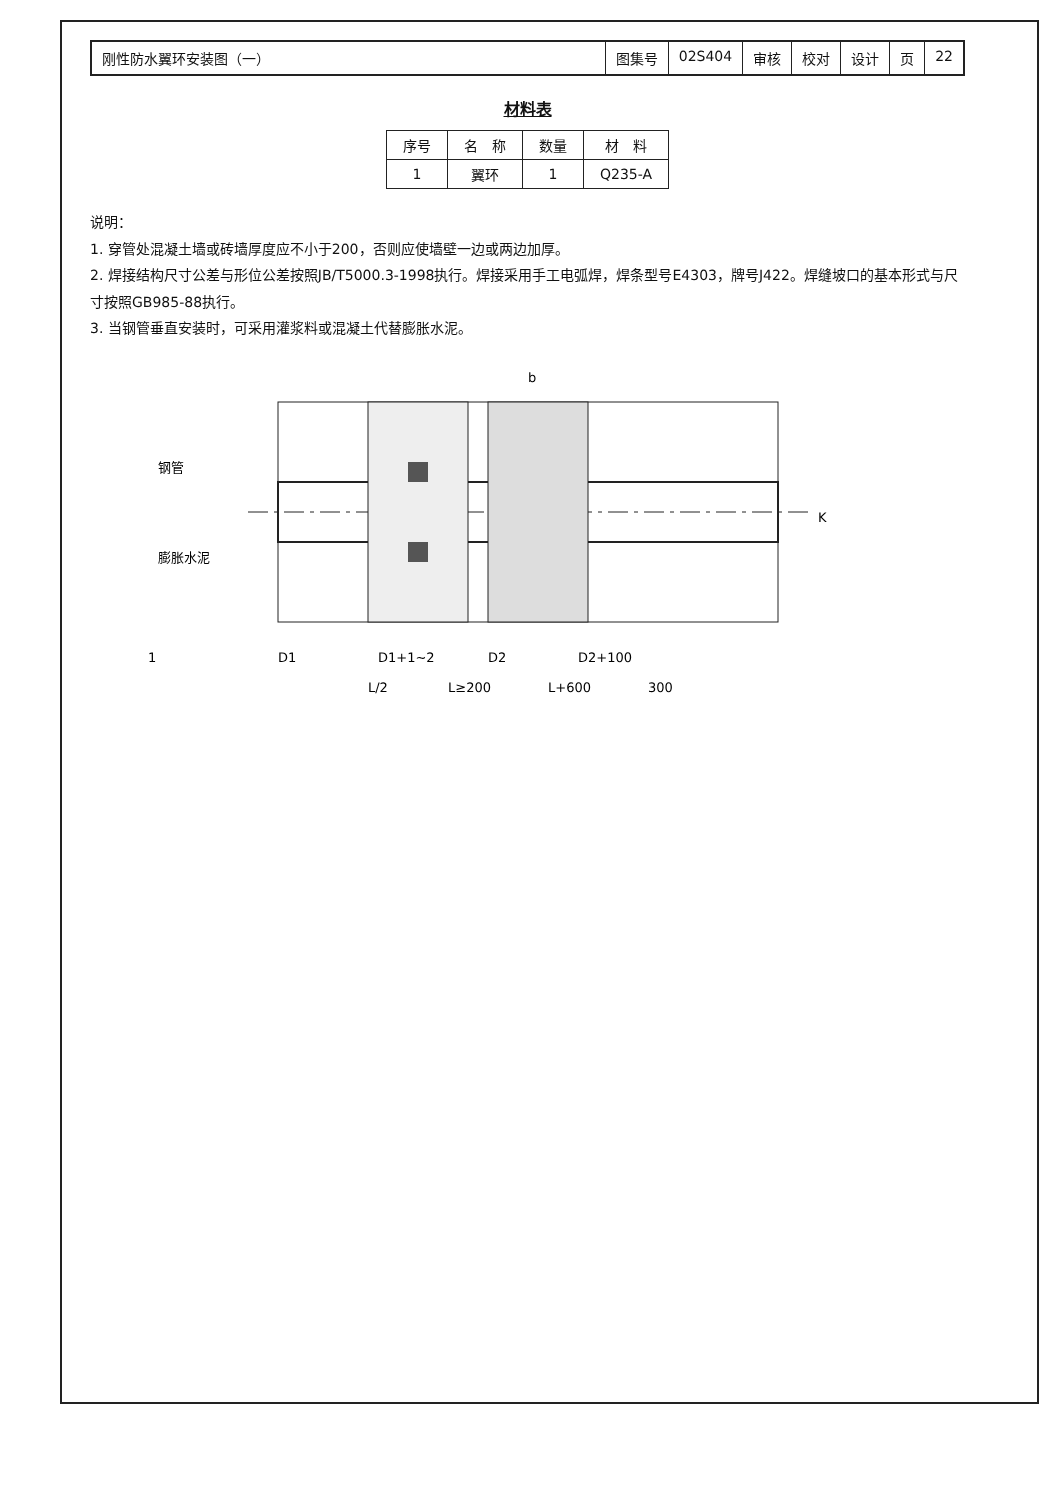刚性防水翼环安装图（一） 图集号 02S404 审核 校对 设计 页 22
材料表
| 序号 | 名 称 | 数量 | 材 料 |
| --- | --- | --- | --- |
| 1 | 翼环 | 1 | Q235-A |
说明：
1. 穿管处混凝土墙或砖墙厚度应不小于200，否则应使墙壁一边或两边加厚。
2. 焊接结构尺寸公差与形位公差按照JB/T5000.3-1998执行。焊接采用手工电弧焊，焊条型号E4303，牌号J422。焊缝坡口的基本形式与尺寸按照GB985-88执行。
3. 当钢管垂直安装时，可采用灌浆料或混凝土代替膨胀水泥。
钢管
膨胀水泥
K
1
b
D1
D1+1~2
D2
D2+100
L/2
L≥200
L+600
300